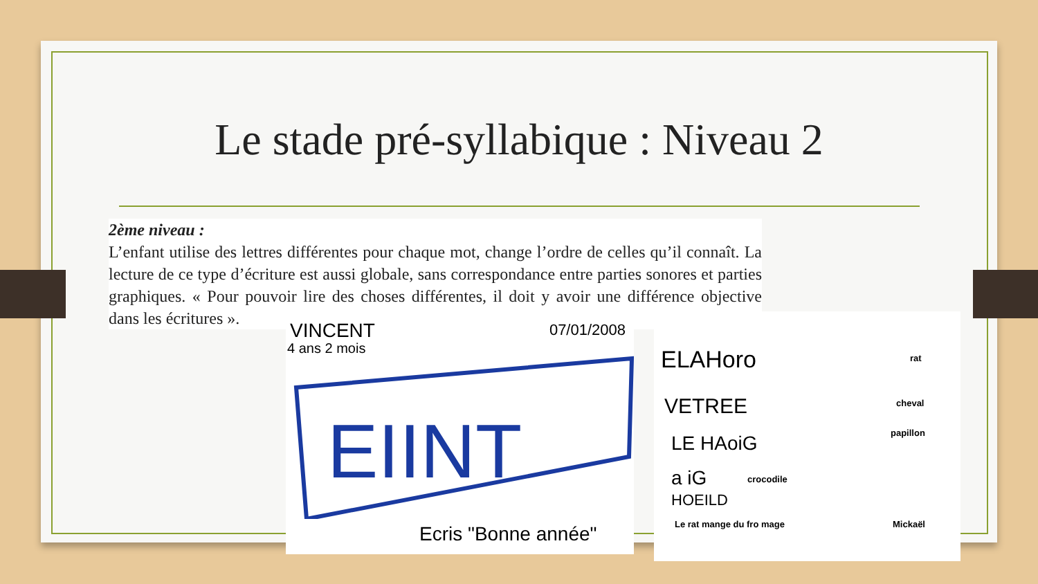Le stade pré-syllabique : Niveau 2
2ème niveau :
L’enfant utilise des lettres différentes pour chaque mot, change l’ordre de celles qu’il connaît. La lecture de ce type d’écriture est aussi globale, sans correspondance entre parties sonores et parties graphiques. « Pour pouvoir lire des choses différentes, il doit y avoir une différence objective dans les écritures ».
VINCENT
4 ans 2 mois
07/01/2008
EIINT
Ecris "Bonne année"
ELAHoro rat
VETREE cheval
LE HAoiG papillon
a iG crocodile
HOEILD
Le rat mange du fro mage Mickaël